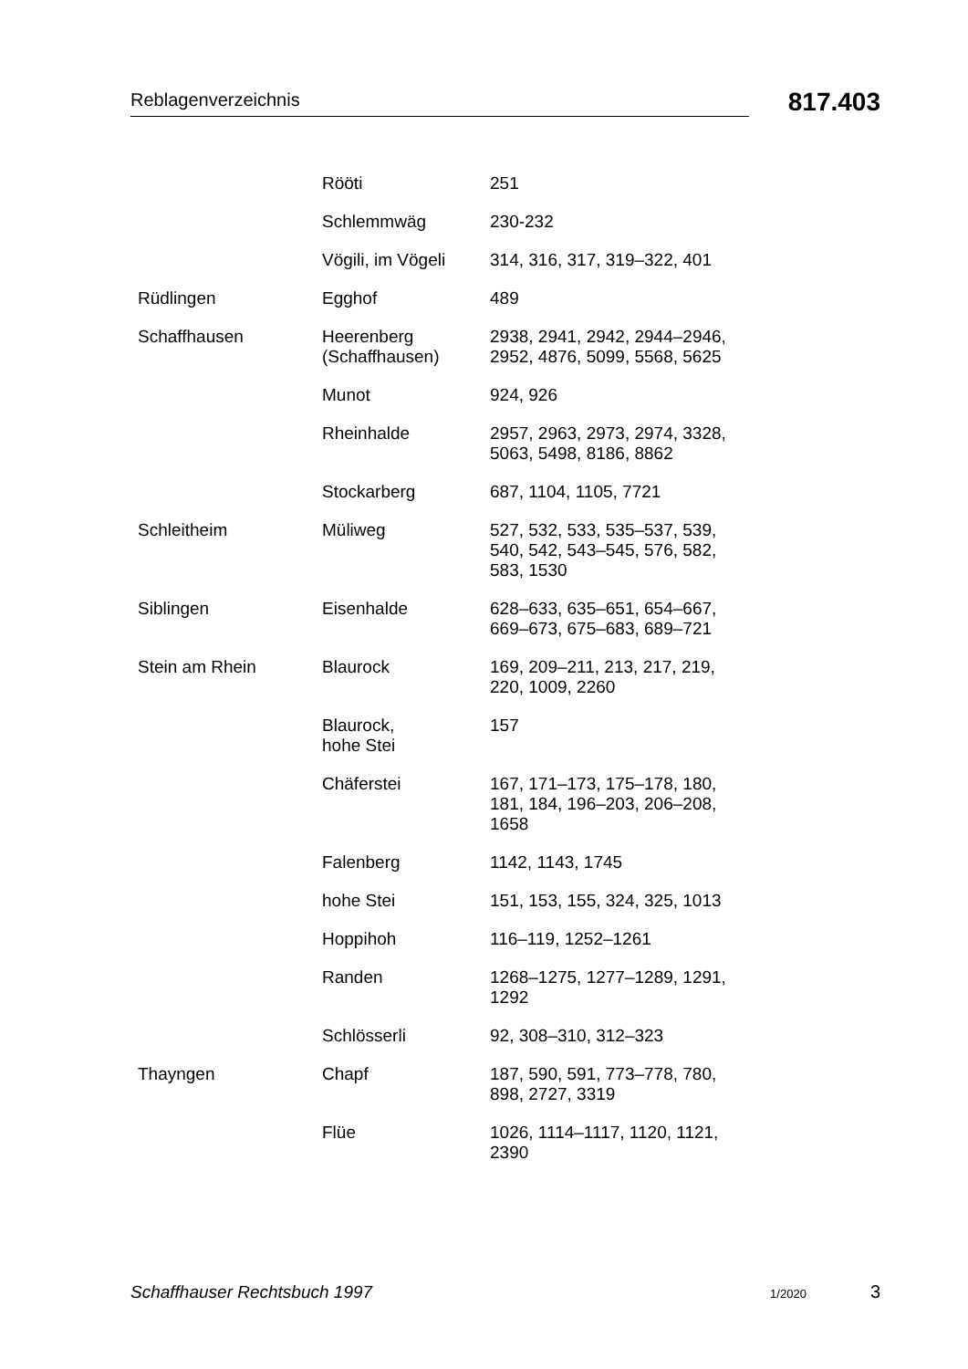Reblagenverzeichnis
817.403
| | Rööti | 251 |
| | Schlemmwäg | 230-232 |
| | Vögili, im Vögeli | 314, 316, 317, 319–322, 401 |
| Rüdlingen | Egghof | 489 |
| Schaffhausen | Heerenberg (Schaffhausen) | 2938, 2941, 2942, 2944–2946, 2952, 4876, 5099, 5568, 5625 |
| | Munot | 924, 926 |
| | Rheinhalde | 2957, 2963, 2973, 2974, 3328, 5063, 5498, 8186, 8862 |
| | Stockarberg | 687, 1104, 1105, 7721 |
| Schleitheim | Müliweg | 527, 532, 533, 535–537, 539, 540, 542, 543–545, 576, 582, 583, 1530 |
| Siblingen | Eisenhalde | 628–633, 635–651, 654–667, 669–673, 675–683, 689–721 |
| Stein am Rhein | Blaurock | 169, 209–211, 213, 217, 219, 220, 1009, 2260 |
| | Blaurock, hohe Stei | 157 |
| | Chäferstei | 167, 171–173, 175–178, 180, 181, 184, 196–203, 206–208, 1658 |
| | Falenberg | 1142, 1143, 1745 |
| | hohe Stei | 151, 153, 155, 324, 325, 1013 |
| | Hoppihoh | 116–119, 1252–1261 |
| | Randen | 1268–1275, 1277–1289, 1291, 1292 |
| | Schlösserli | 92, 308–310, 312–323 |
| Thayngen | Chapf | 187, 590, 591, 773–778, 780, 898, 2727, 3319 |
| | Flüe | 1026, 1114–1117, 1120, 1121, 2390 |
Schaffhauser Rechtsbuch 1997 1/2020 3